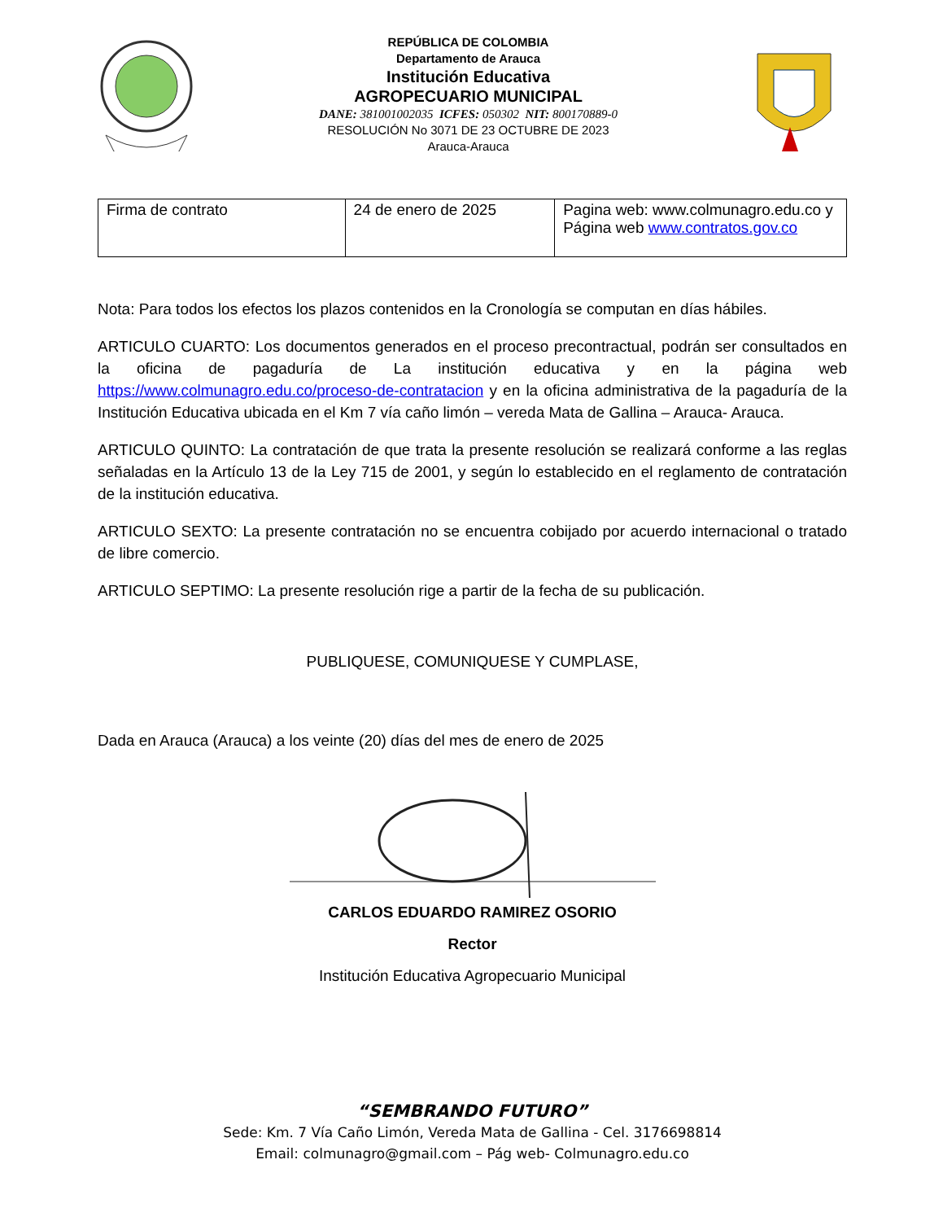REPÚBLICA DE COLOMBIA
Departamento de Arauca
Institución Educativa
AGROPECUARIO MUNICIPAL
DANE: 381001002035 ICFES: 050302 NIT: 800170889-0
RESOLUCIÓN No 3071 DE 23 OCTUBRE DE 2023
Arauca-Arauca
| Firma de contrato | 24 de enero de 2025 | Pagina web: www.colmunagro.edu.co y Página web www.contratos.gov.co |
Nota: Para todos los efectos los plazos contenidos en la Cronología se computan en días hábiles.
ARTICULO CUARTO: Los documentos generados en el proceso precontractual, podrán ser consultados en la oficina de pagaduría de La institución educativa y en la página web https://www.colmunagro.edu.co/proceso-de-contratacion y en la oficina administrativa de la pagaduría de la Institución Educativa ubicada en el Km 7 vía caño limón – vereda Mata de Gallina – Arauca- Arauca.
ARTICULO QUINTO: La contratación de que trata la presente resolución se realizará conforme a las reglas señaladas en la Artículo 13 de la Ley 715 de 2001, y según lo establecido en el reglamento de contratación de la institución educativa.
ARTICULO SEXTO: La presente contratación no se encuentra cobijado por acuerdo internacional o tratado de libre comercio.
ARTICULO SEPTIMO: La presente resolución rige a partir de la fecha de su publicación.
PUBLIQUESE, COMUNIQUESE Y CUMPLASE,
Dada en Arauca (Arauca) a los veinte (20) días del mes de enero de 2025
CARLOS EDUARDO RAMIREZ OSORIO
Rector
Institución Educativa Agropecuario Municipal
“SEMBRANDO FUTURO”
Sede: Km. 7 Vía Caño Limón, Vereda Mata de Gallina - Cel. 3176698814
Email: colmunagro@gmail.com – Pág web- Colmunagro.edu.co